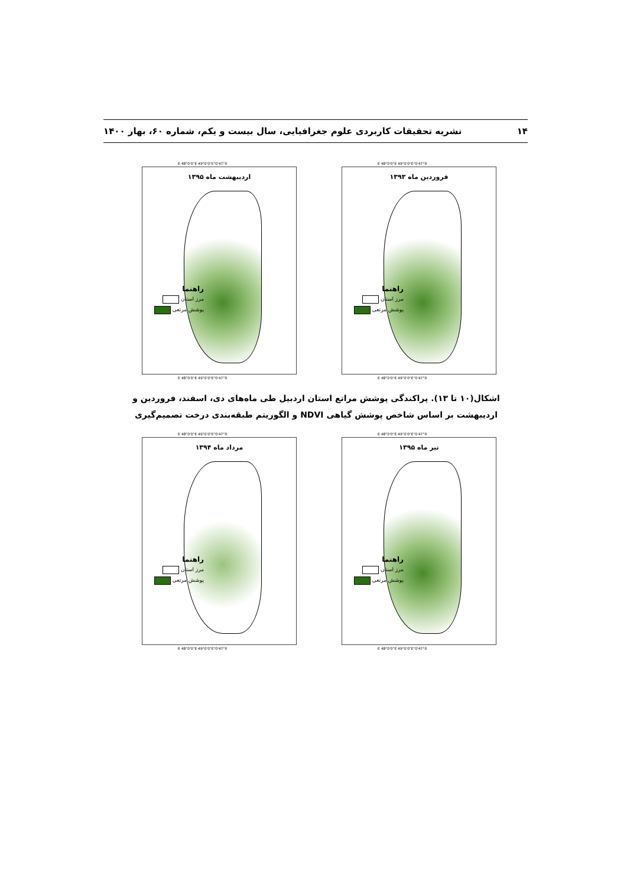۱۴ نشریه تحقیقات کاربردی علوم جغرافیایی، سال بیست و یکم، شماره ۶۰، بهار ۱۴۰۰
47°0'0"E 48°0'0"E 49°0'0"E
فروردین ماه ۱۳۹۳
راهنما
مرز استان
پوشش مرتعی
47°0'0"E 48°0'0"E 49°0'0"E
47°0'0"E 48°0'0"E 49°0'0"E
اردیبهشت ماه ۱۳۹۵
راهنما
مرز استان
پوشش مرتعی
47°0'0"E 48°0'0"E 49°0'0"E
اشکال(۱۰ تا ۱۳). پراکندگی پوشش مراتع استان اردبیل طی ماه‌های دی، اسفند، فروردین و اردیبهشت بر اساس شاخص پوشش گیاهی NDVI و الگوریتم طبقه‌بندی درخت تصمیم‌گیری
47°0'0"E 48°0'0"E 49°0'0"E
تیر ماه ۱۳۹۵
راهنما
مرز استان
پوشش مرتعی
47°0'0"E 48°0'0"E 49°0'0"E
47°0'0"E 48°0'0"E 49°0'0"E
مرداد ماه ۱۳۹۴
راهنما
مرز استان
پوشش مرتعی
47°0'0"E 48°0'0"E 49°0'0"E